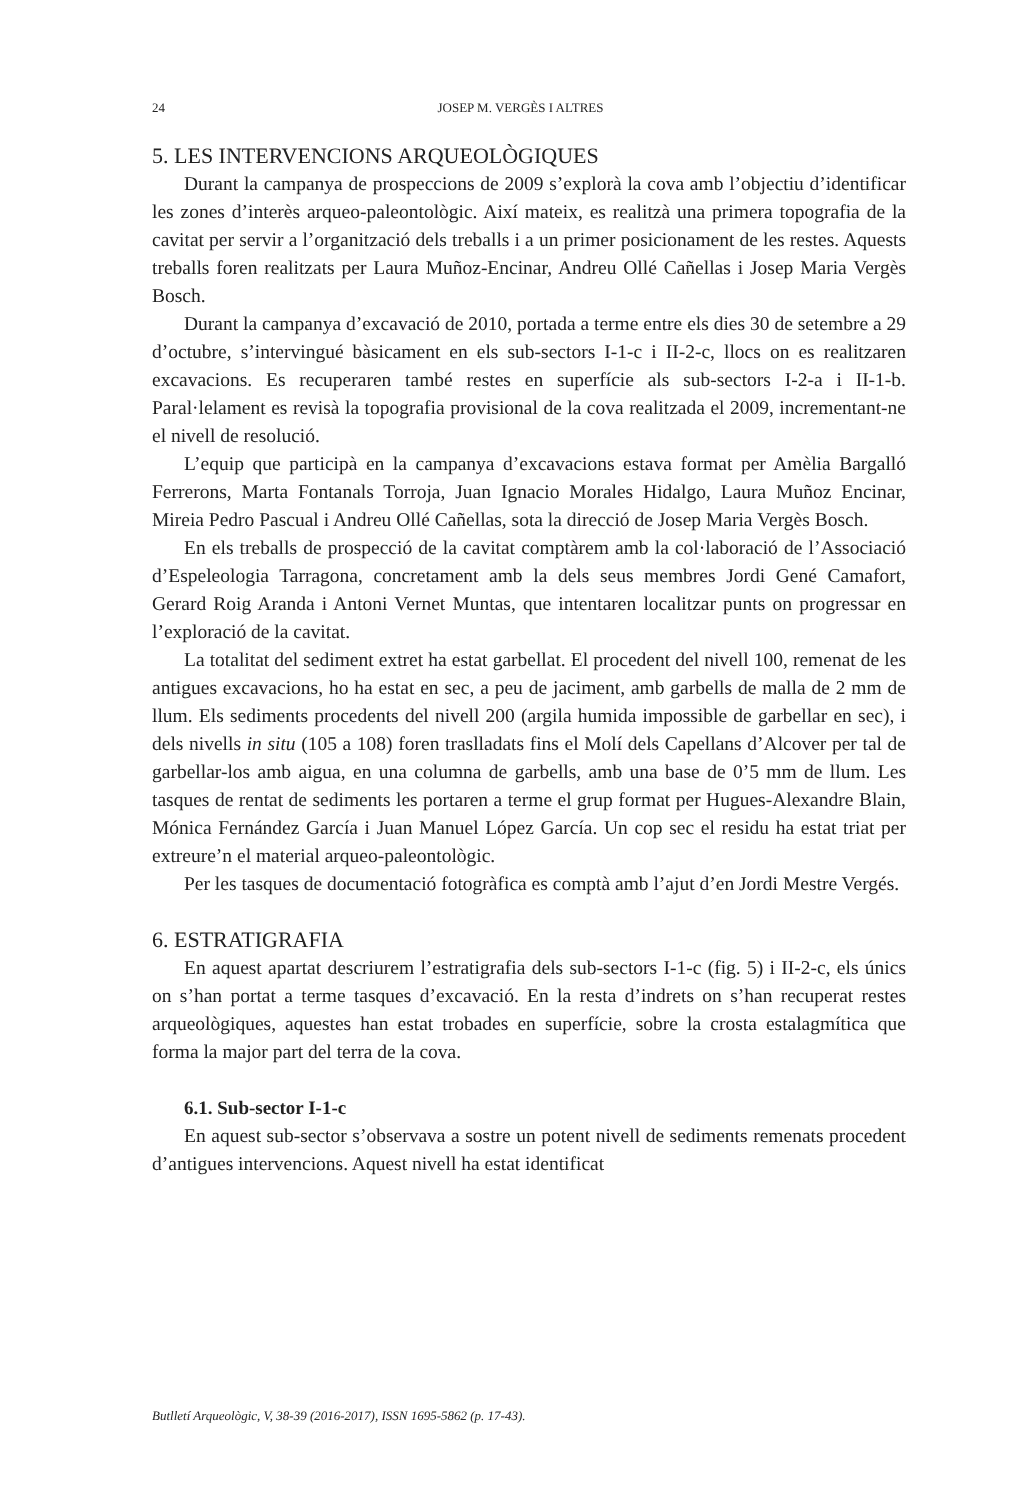24 JOSEP M. VERGÈS I ALTRES
5. LES INTERVENCIONS ARQUEOLÒGIQUES
Durant la campanya de prospeccions de 2009 s’explorà la cova amb l’objectiu d’identificar les zones d’interès arqueo-paleontològic. Així mateix, es realitzà una primera topografia de la cavitat per servir a l’organització dels treballs i a un primer posicionament de les restes. Aquests treballs foren realitzats per Laura Muñoz-Encinar, Andreu Ollé Cañellas i Josep Maria Vergès Bosch.
Durant la campanya d’excavació de 2010, portada a terme entre els dies 30 de setembre a 29 d’octubre, s’intervingué bàsicament en els sub-sectors I-1-c i II-2-c, llocs on es realitzaren excavacions. Es recuperaren també restes en superfície als sub-sectors I-2-a i II-1-b. Paral·lelament es revisà la topografia provisional de la cova realitzada el 2009, incrementant-ne el nivell de resolució.
L’equip que participà en la campanya d’excavacions estava format per Amèlia Bargalló Ferrerons, Marta Fontanals Torroja, Juan Ignacio Morales Hidalgo, Laura Muñoz Encinar, Mireia Pedro Pascual i Andreu Ollé Cañellas, sota la direcció de Josep Maria Vergès Bosch.
En els treballs de prospecció de la cavitat comptàrem amb la col·laboració de l’Associació d’Espeleologia Tarragona, concretament amb la dels seus membres Jordi Gené Camafort, Gerard Roig Aranda i Antoni Vernet Muntas, que intentaren localitzar punts on progressar en l’exploració de la cavitat.
La totalitat del sediment extret ha estat garbellat. El procedent del nivell 100, remenat de les antigues excavacions, ho ha estat en sec, a peu de jaciment, amb garbells de malla de 2 mm de llum. Els sediments procedents del nivell 200 (argila humida impossible de garbellar en sec), i dels nivells in situ (105 a 108) foren traslladats fins el Molí dels Capellans d’Alcover per tal de garbellar-los amb aigua, en una columna de garbells, amb una base de 0’5 mm de llum. Les tasques de rentat de sediments les portaren a terme el grup format per Hugues-Alexandre Blain, Mónica Fernández García i Juan Manuel López García. Un cop sec el residu ha estat triat per extreure’n el material arqueo-paleontològic.
Per les tasques de documentació fotogràfica es comptà amb l’ajut d’en Jordi Mestre Vergés.
6. ESTRATIGRAFIA
En aquest apartat descriurem l’estratigrafia dels sub-sectors I-1-c (fig. 5) i II-2-c, els únics on s’han portat a terme tasques d’excavació. En la resta d’indrets on s’han recuperat restes arqueològiques, aquestes han estat trobades en superfície, sobre la crosta estalagmítica que forma la major part del terra de la cova.
6.1. Sub-sector I-1-c
En aquest sub-sector s’observava a sostre un potent nivell de sediments remenats procedent d’antigues intervencions. Aquest nivell ha estat identificat
Butlletí Arqueològic, V, 38-39 (2016-2017), ISSN 1695-5862 (p. 17-43).